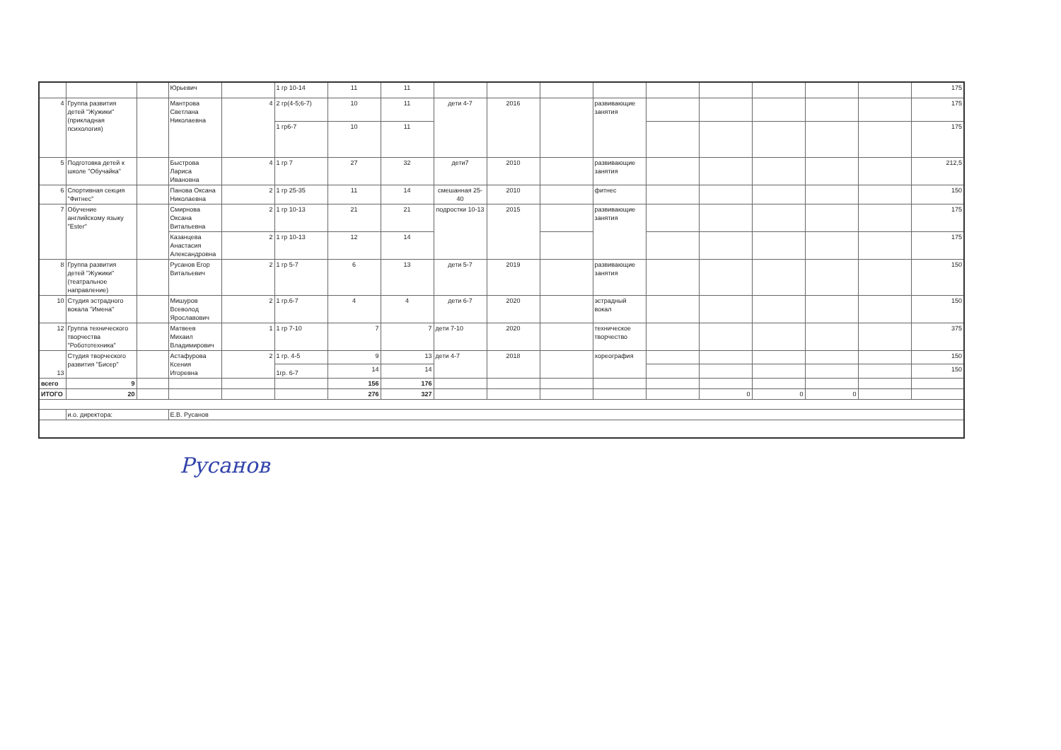| | | | Юрьевич | | 1 гр 10-14 | 11 | 11 | | | | | | | | | | 175 |
| 4 | Группа развития детей "Жужики" (прикладная психология) | | Мантрова Светлана Николаевна | 4 | 2 гр(4-5;6-7) | 10 | 11 | дети 4-7 | 2016 | | развивающие занятия | | | | | | 175 |
| | | | | | 1 гр6-7 | 10 | 11 | | | | | | | | | | 175 |
| 5 | Подготовка детей к школе "Обучайка" | | Быстрова Лариса Ивановна | 4 | 1 гр 7 | 27 | 32 | дети7 | 2010 | | развивающие занятия | | | | | | 212,5 |
| 6 | Спортивная секция "Фитнес" | | Панова Оксана Николаевна | 2 | 1 гр 25-35 | 11 | 14 | смешанная 25-40 | 2010 | | фитнес | | | | | | 150 |
| 7 | Обучение английскому языку "Ester" | | Смирнова Оксана Витальевна | 2 | 1 гр 10-13 | 21 | 21 | подростки 10-13 | 2015 | | развивающие занятия | | | | | | 175 |
| | | | Казанцева Анастасия Александровна | 2 | 1 гр 10-13 | 12 | 14 | | | | | | | | | | 175 |
| 8 | Группа развития детей "Жужики" (театральное направление) | | Русанов Егор Витальевич | 2 | 1 гр 5-7 | 6 | 13 | дети 5-7 | 2019 | | развивающие занятия | | | | | | 150 |
| 10 | Студия эстрадного вокала "Имена" | | Мишуров Всеволод Ярославович | 2 | 1 гр.6-7 | 4 | 4 | дети 6-7 | 2020 | | эстрадный вокал | | | | | | 150 |
| 12 | Группа технического творчества "Робототехника" | | Матвеев Михаил Владимирович | 1 | 1 гр 7-10 | 7 | 7 | дети 7-10 | 2020 | | техническое творчество | | | | | | 375 |
| 13 | Студия творческого развития "Бисер" | | Астафурова Ксения Игоревна | 2 | 1 гр. 4-5 | 9 | 13 | дети 4-7 | 2018 | | хореография | | | | | | 150 |
| | | | | | 1гр. 6-7 | 14 | 14 | | | | | | | | | | 150 |
| всего | 9 | | | | | 156 | 176 | | | | | | | | | | |
| ИТОГО | 20 | | | | | 276 | 327 | | | | | | 0 | 0 | 0 | | |
| | и.о. директора: | | Е.В. Русанов | | | | | | | | | | | | | | |
Русанов